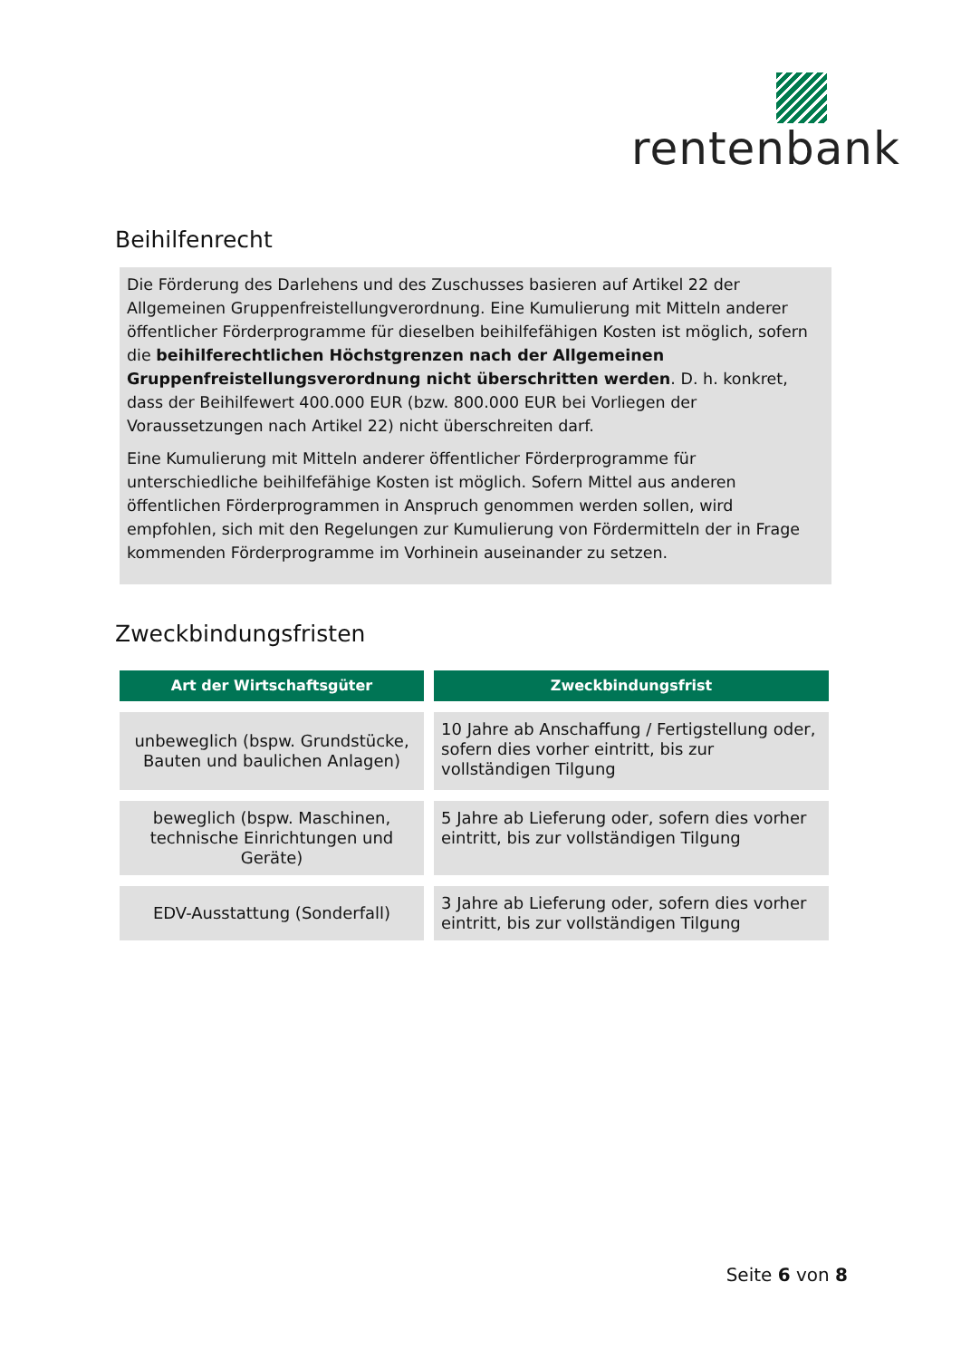rentenbank
Beihilfenrecht
Die Förderung des Darlehens und des Zuschusses basieren auf Artikel 22 der Allgemeinen Gruppenfreistellungverordnung. Eine Kumulierung mit Mitteln anderer öffentlicher Förderprogramme für dieselben beihilfefähigen Kosten ist möglich, sofern die beihilferechtlichen Höchstgrenzen nach der Allgemeinen Gruppenfreistellungsverordnung nicht überschritten werden. D. h. konkret, dass der Beihilfewert 400.000 EUR (bzw. 800.000 EUR bei Vorliegen der Voraussetzungen nach Artikel 22) nicht überschreiten darf.
Eine Kumulierung mit Mitteln anderer öffentlicher Förderprogramme für unterschiedliche beihilfefähige Kosten ist möglich. Sofern Mittel aus anderen öffentlichen Förderprogrammen in Anspruch genommen werden sollen, wird empfohlen, sich mit den Regelungen zur Kumulierung von Fördermitteln der in Frage kommenden Förderprogramme im Vorhinein auseinander zu setzen.
Zweckbindungsfristen
| Art der Wirtschaftsgüter | Zweckbindungsfrist |
| --- | --- |
| unbeweglich (bspw. Grundstücke, Bauten und baulichen Anlagen) | 10 Jahre ab Anschaffung / Fertigstellung oder, sofern dies vorher eintritt, bis zur vollständigen Tilgung |
| beweglich (bspw. Maschinen, technische Einrichtungen und Geräte) | 5 Jahre ab Lieferung oder, sofern dies vorher eintritt, bis zur vollständigen Tilgung |
| EDV-Ausstattung (Sonderfall) | 3 Jahre ab Lieferung oder, sofern dies vorher eintritt, bis zur vollständigen Tilgung |
Seite 6 von 8